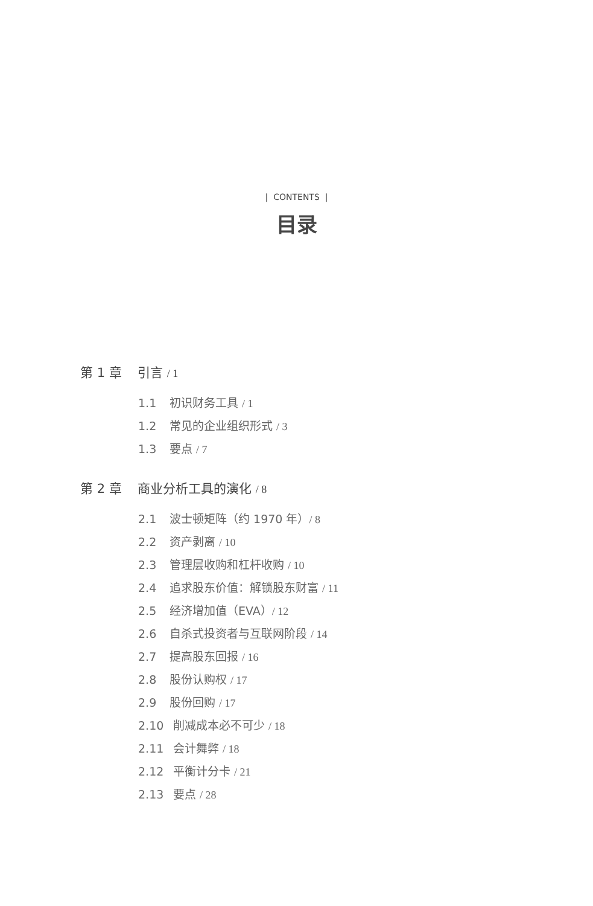| CONTENTS |
目录
第 1 章 引言 / 1
1.1 初识财务工具 / 1
1.2 常见的企业组织形式 / 3
1.3 要点 / 7
第 2 章 商业分析工具的演化 / 8
2.1 波士顿矩阵（约 1970 年）/ 8
2.2 资产剥离 / 10
2.3 管理层收购和杠杆收购 / 10
2.4 追求股东价值：解锁股东财富 / 11
2.5 经济增加值（EVA）/ 12
2.6 自杀式投资者与互联网阶段 / 14
2.7 提高股东回报 / 16
2.8 股份认购权 / 17
2.9 股份回购 / 17
2.10 削减成本必不可少 / 18
2.11 会计舞弊 / 18
2.12 平衡计分卡 / 21
2.13 要点 / 28